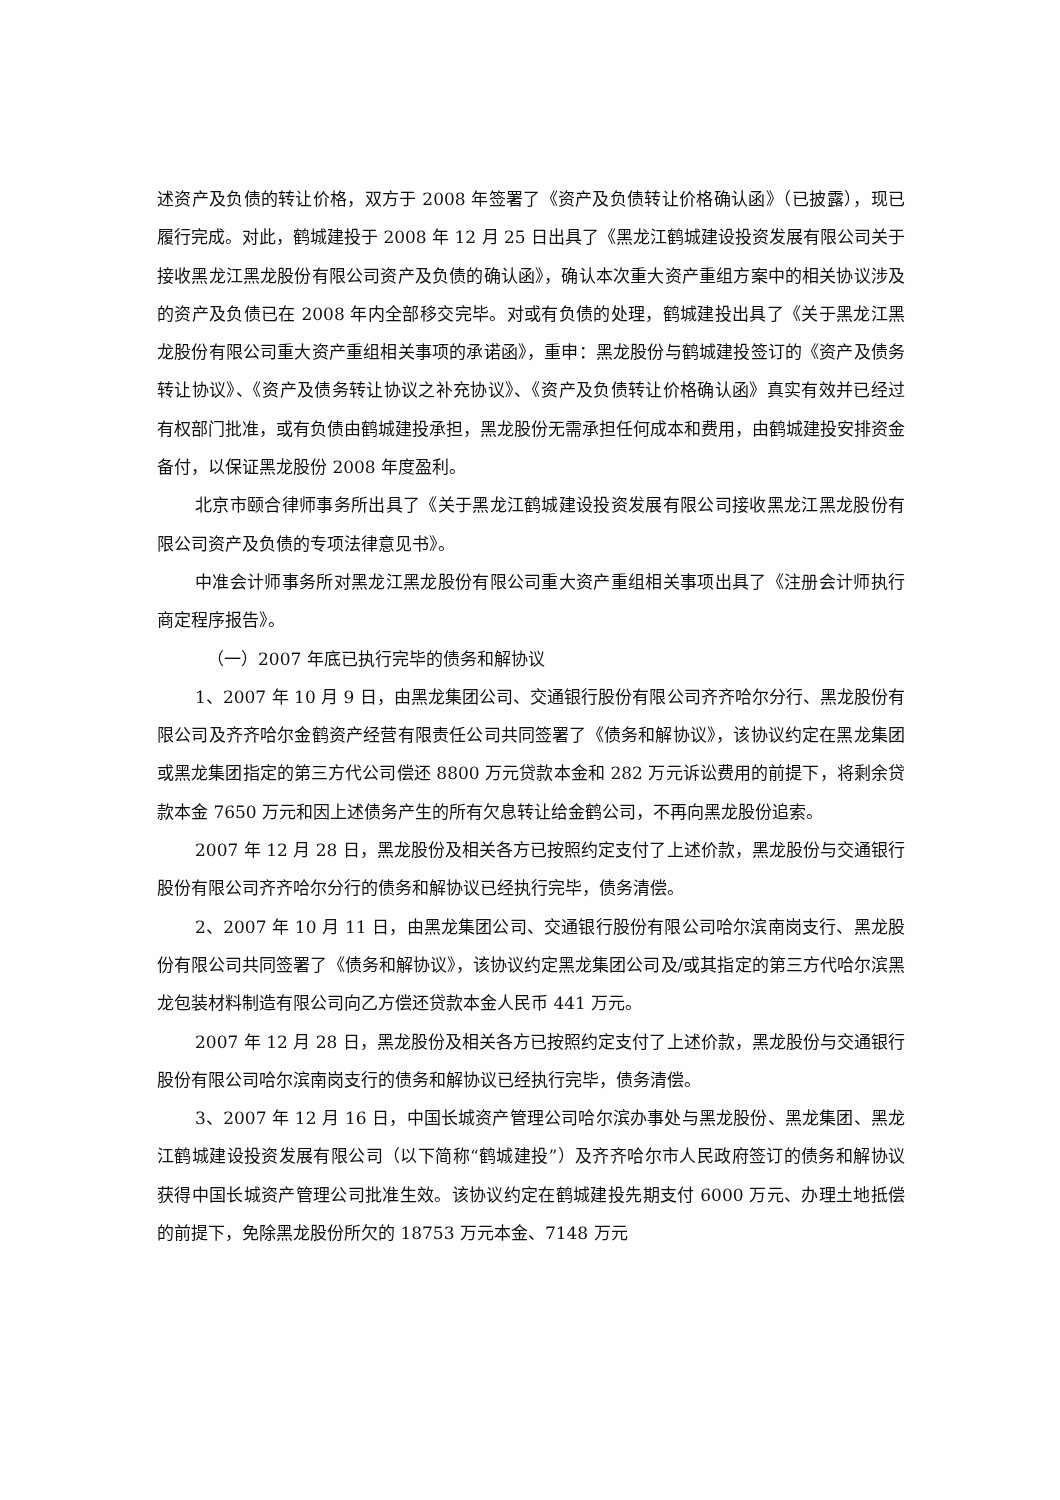述资产及负债的转让价格，双方于 2008 年签署了《资产及负债转让价格确认函》（已披露），现已履行完成。对此，鹤城建投于 2008 年 12 月 25 日出具了《黑龙江鹤城建设投资发展有限公司关于接收黑龙江黑龙股份有限公司资产及负债的确认函》，确认本次重大资产重组方案中的相关协议涉及的资产及负债已在 2008 年内全部移交完毕。对或有负债的处理，鹤城建投出具了《关于黑龙江黑龙股份有限公司重大资产重组相关事项的承诺函》，重申：黑龙股份与鹤城建投签订的《资产及债务转让协议》、《资产及债务转让协议之补充协议》、《资产及负债转让价格确认函》真实有效并已经过有权部门批准，或有负债由鹤城建投承担，黑龙股份无需承担任何成本和费用，由鹤城建投安排资金备付，以保证黑龙股份 2008 年度盈利。
北京市颐合律师事务所出具了《关于黑龙江鹤城建设投资发展有限公司接收黑龙江黑龙股份有限公司资产及负债的专项法律意见书》。
中准会计师事务所对黑龙江黑龙股份有限公司重大资产重组相关事项出具了《注册会计师执行商定程序报告》。
（一）2007 年底已执行完毕的债务和解协议
1、2007 年 10 月 9 日，由黑龙集团公司、交通银行股份有限公司齐齐哈尔分行、黑龙股份有限公司及齐齐哈尔金鹤资产经营有限责任公司共同签署了《债务和解协议》，该协议约定在黑龙集团或黑龙集团指定的第三方代公司偿还 8800 万元贷款本金和 282 万元诉讼费用的前提下，将剩余贷款本金 7650 万元和因上述债务产生的所有欠息转让给金鹤公司，不再向黑龙股份追索。
2007 年 12 月 28 日，黑龙股份及相关各方已按照约定支付了上述价款，黑龙股份与交通银行股份有限公司齐齐哈尔分行的债务和解协议已经执行完毕，债务清偿。
2、2007 年 10 月 11 日，由黑龙集团公司、交通银行股份有限公司哈尔滨南岗支行、黑龙股份有限公司共同签署了《债务和解协议》，该协议约定黑龙集团公司及/或其指定的第三方代哈尔滨黑龙包装材料制造有限公司向乙方偿还贷款本金人民币 441 万元。
2007 年 12 月 28 日，黑龙股份及相关各方已按照约定支付了上述价款，黑龙股份与交通银行股份有限公司哈尔滨南岗支行的债务和解协议已经执行完毕，债务清偿。
3、2007 年 12 月 16 日，中国长城资产管理公司哈尔滨办事处与黑龙股份、黑龙集团、黑龙江鹤城建设投资发展有限公司（以下简称“鹤城建投”）及齐齐哈尔市人民政府签订的债务和解协议获得中国长城资产管理公司批准生效。该协议约定在鹤城建投先期支付 6000 万元、办理土地抵偿的前提下，免除黑龙股份所欠的 18753 万元本金、7148 万元